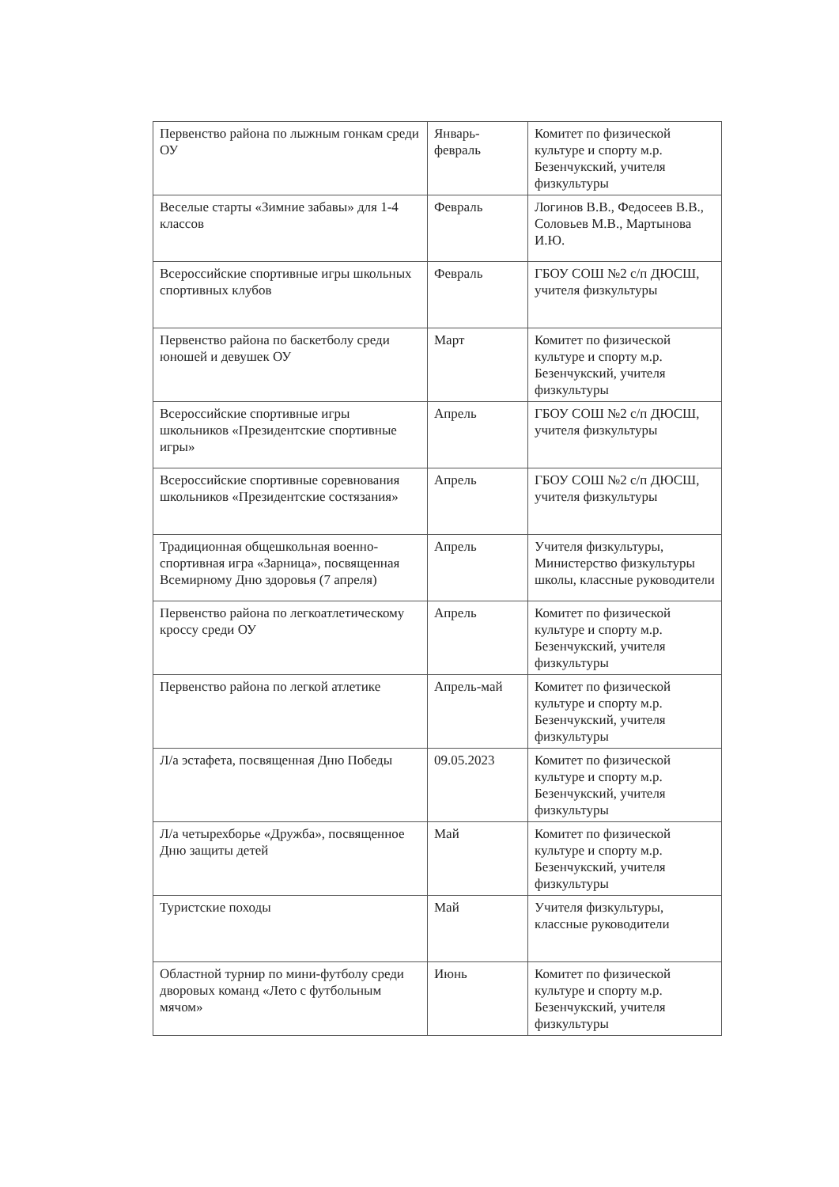| Первенство района по лыжным гонкам среди ОУ | Январь-февраль | Комитет по физической культуре и спорту м.р. Безенчукский, учителя физкультуры |
| Веселые старты «Зимние забавы» для 1-4 классов | Февраль | Логинов В.В., Федосеев В.В., Соловьев М.В., Мартынова И.Ю. |
| Всероссийские спортивные игры школьных спортивных клубов | Февраль | ГБОУ СОШ №2 с/п ДЮСШ, учителя физкультуры |
| Первенство района по баскетболу среди юношей и девушек ОУ | Март | Комитет по физической культуре и спорту м.р. Безенчукский, учителя физкультуры |
| Всероссийские спортивные игры школьников «Президентские спортивные игры» | Апрель | ГБОУ СОШ №2 с/п ДЮСШ, учителя физкультуры |
| Всероссийские спортивные соревнования школьников «Президентские состязания» | Апрель | ГБОУ СОШ №2 с/п ДЮСШ, учителя физкультуры |
| Традиционная общешкольная военно-спортивная игра «Зарница», посвященная Всемирному Дню здоровья (7 апреля) | Апрель | Учителя физкультуры, Министерство физкультуры школы, классные руководители |
| Первенство района по легкоатлетическому кроссу среди ОУ | Апрель | Комитет по физической культуре и спорту м.р. Безенчукский, учителя физкультуры |
| Первенство района по легкой атлетике | Апрель-май | Комитет по физической культуре и спорту м.р. Безенчукский, учителя физкультуры |
| Л/а эстафета, посвященная Дню Победы | 09.05.2023 | Комитет по физической культуре и спорту м.р. Безенчукский, учителя физкультуры |
| Л/а четырехборье «Дружба», посвященное Дню защиты детей | Май | Комитет по физической культуре и спорту м.р. Безенчукский, учителя физкультуры |
| Туристские походы | Май | Учителя физкультуры, классные руководители |
| Областной турнир по мини-футболу среди дворовых команд «Лето с футбольным мячом» | Июнь | Комитет по физической культуре и спорту м.р. Безенчукский, учителя физкультуры |